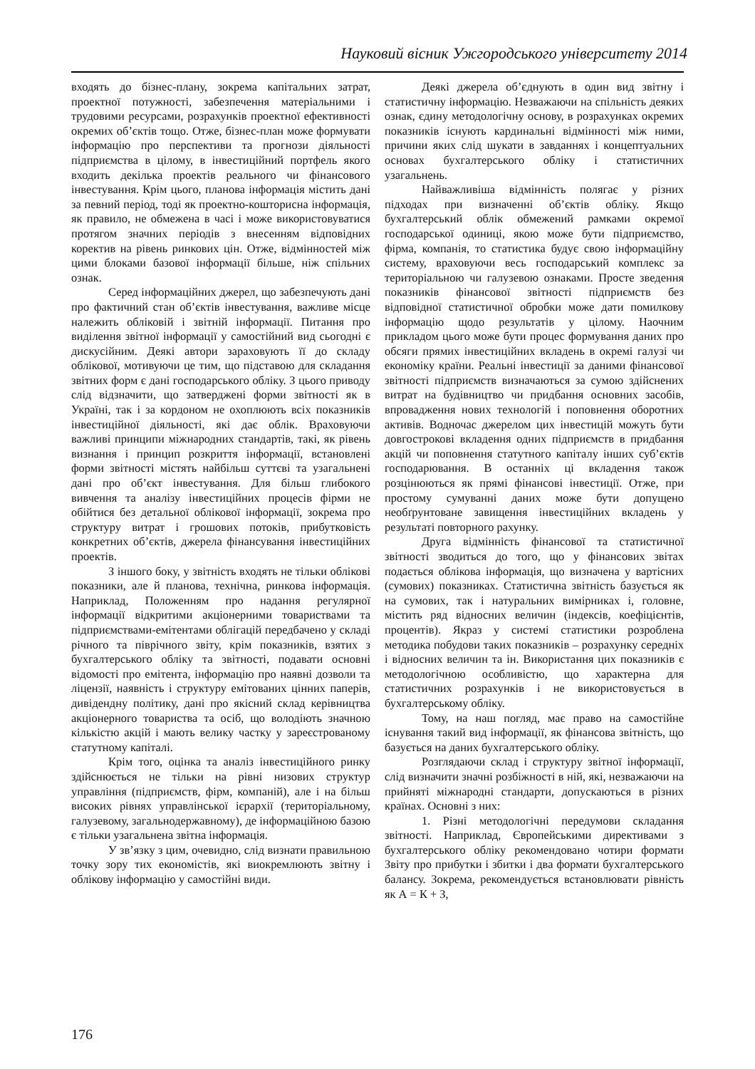Науковий вісник Ужгородського університету 2014
входять до бізнес-плану, зокрема капітальних затрат, проектної потужності, забезпечення матеріальними і трудовими ресурсами, розрахунків проектної ефективності окремих об’єктів тощо. Отже, бізнес-план може формувати інформацію про перспективи та прогнози діяльності підприємства в цілому, в інвестиційний портфель якого входить декілька проектів реального чи фінансового інвестування. Крім цього, планова інформація містить дані за певний період, тоді як проектно-кошторисна інформація, як правило, не обмежена в часі і може використовуватися протягом значних періодів з внесенням відповідних коректив на рівень ринкових цін. Отже, відмінностей між цими блоками базової інформації більше, ніж спільних ознак.
Серед інформаційних джерел, що забезпечують дані про фактичний стан об’єктів інвестування, важливе місце належить обліковій і звітній інформації. Питання про виділення звітної інформації у самостійний вид сьогодні є дискусійним. Деякі автори зараховують її до складу облікової, мотивуючи це тим, що підставою для складання звітних форм є дані господарського обліку. З цього приводу слід відзначити, що затверджені форми звітності як в Україні, так і за кордоном не охоплюють всіх показників інвестиційної діяльності, які дає облік. Враховуючи важливі принципи міжнародних стандартів, такі, як рівень визнання і принцип розкриття інформації, встановлені форми звітності містять найбільш суттєві та узагальнені дані про об’єкт інвестування. Для більш глибокого вивчення та аналізу інвестиційних процесів фірми не обійтися без детальної облікової інформації, зокрема про структуру витрат і грошових потоків, прибутковість конкретних об’єктів, джерела фінансування інвестиційних проектів.
З іншого боку, у звітність входять не тільки облікові показники, але й планова, технічна, ринкова інформація. Наприклад, Положенням про надання регулярної інформації відкритими акціонерними товариствами та підприємствами-емітентами облігацій передбачено у складі річного та піврічного звіту, крім показників, взятих з бухгалтерського обліку та звітності, подавати основні відомості про емітента, інформацію про наявні дозволи та ліцензії, наявність і структуру емітованих цінних паперів, дивідендну політику, дані про якісний склад керівництва акціонерного товариства та осіб, що володіють значною кількістю акцій і мають велику частку у зареєстрованому статутному капіталі.
Крім того, оцінка та аналіз інвестиційного ринку здійснюється не тільки на рівні низових структур управління (підприємств, фірм, компаній), але і на більш високих рівнях управлінської ієрархії (територіальному, галузевому, загальнодержавному), де інформаційною базою є тільки узагальнена звітна інформація.
У зв’язку з цим, очевидно, слід визнати правильною точку зору тих економістів, які виокремлюють звітну і облікову інформацію у самостійні види.
Деякі джерела об’єднують в один вид звітну і статистичну інформацію. Незважаючи на спільність деяких ознак, єдину методологічну основу, в розрахунках окремих показників існують кардинальні відмінності між ними, причини яких слід шукати в завданнях і концептуальних основах бухгалтерського обліку і статистичних узагальнень.
Найважливіша відмінність полягає у різних підходах при визначенні об’єктів обліку. Якщо бухгалтерський облік обмежений рамками окремої господарської одиниці, якою може бути підприємство, фірма, компанія, то статистика будує свою інформаційну систему, враховуючи весь господарський комплекс за територіальною чи галузевою ознаками. Просте зведення показників фінансової звітності підприємств без відповідної статистичної обробки може дати помилкову інформацію щодо результатів у цілому. Наочним прикладом цього може бути процес формування даних про обсяги прямих інвестиційних вкладень в окремі галузі чи економіку країни. Реальні інвестиції за даними фінансової звітності підприємств визначаються за сумою здійснених витрат на будівництво чи придбання основних засобів, впровадження нових технологій і поповнення оборотних активів. Водночас джерелом цих інвестицій можуть бути довгострокові вкладення одних підприємств в придбання акцій чи поповнення статутного капіталу інших суб’єктів господарювання. В останніх ці вкладення також розцінюються як прямі фінансові інвестиції. Отже, при простому сумуванні даних може бути допущено необґрунтоване завищення інвестиційних вкладень у результаті повторного рахунку.
Друга відмінність фінансової та статистичної звітності зводиться до того, що у фінансових звітах подається облікова інформація, що визначена у вартісних (сумових) показниках. Статистична звітність базується як на сумових, так і натуральних вимірниках і, головне, містить ряд відносних величин (індексів, коефіцієнтів, процентів). Якраз у системі статистики розроблена методика побудови таких показників – розрахунку середніх і відносних величин та ін. Використання цих показників є методологічною особливістю, що характерна для статистичних розрахунків і не використовується в бухгалтерському обліку.
Тому, на наш погляд, має право на самостійне існування такий вид інформації, як фінансова звітність, що базується на даних бухгалтерського обліку.
Розглядаючи склад і структуру звітної інформації, слід визначити значні розбіжності в ній, які, незважаючи на прийняті міжнародні стандарти, допускаються в різних країнах. Основні з них:
1. Різні методологічні передумови складання звітності. Наприклад, Європейськими директивами з бухгалтерського обліку рекомендовано чотири формати Звіту про прибутки і збитки і два формати бухгалтерського балансу. Зокрема, рекомендується встановлювати рівність як А = К + З,
176